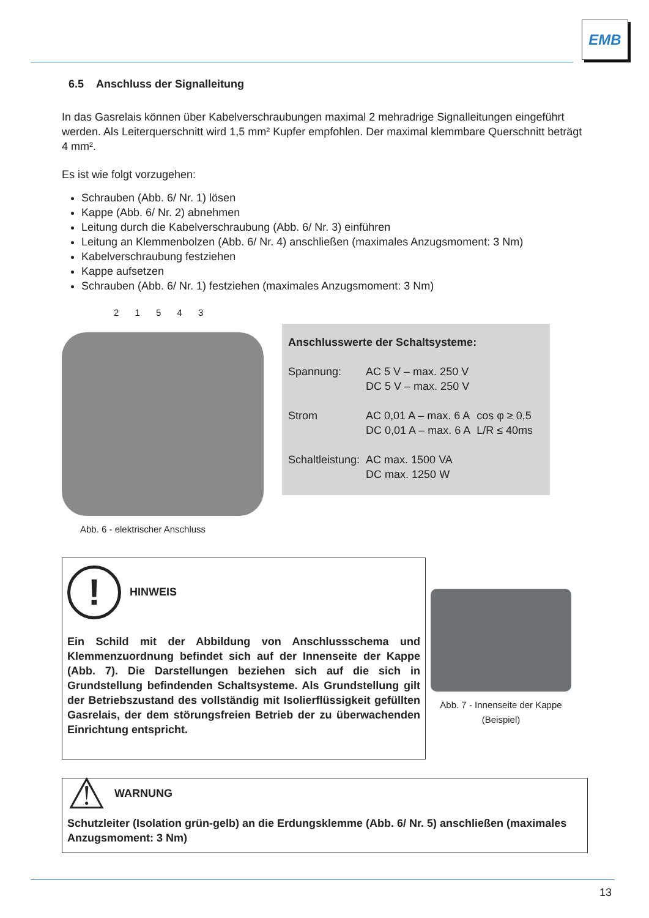EMB
6.5 Anschluss der Signalleitung
In das Gasrelais können über Kabelverschraubungen maximal 2 mehradrige Signalleitungen eingeführt werden. Als Leiterquerschnitt wird 1,5 mm² Kupfer empfohlen. Der maximal klemmbare Querschnitt beträgt 4 mm².
Es ist wie folgt vorzugehen:
Schrauben (Abb. 6/ Nr. 1) lösen
Kappe (Abb. 6/ Nr. 2) abnehmen
Leitung durch die Kabelverschraubung (Abb. 6/ Nr. 3) einführen
Leitung an Klemmenbolzen (Abb. 6/ Nr. 4) anschließen (maximales Anzugsmoment: 3 Nm)
Kabelverschraubung festziehen
Kappe aufsetzen
Schrauben (Abb. 6/ Nr. 1) festziehen (maximales Anzugsmoment: 3 Nm)
2 1 5 4 3
Abb. 6 - elektrischer Anschluss
Anschlusswerte der Schaltsysteme:
| Spannung: | AC 5 V – max. 250 V DC 5 V – max. 250 V | |
| Strom | AC 0,01 A – max. 6 A DC 0,01 A – max. 6 A | cos φ ≥ 0,5 L/R ≤ 40ms |
| Schaltleistung: | AC max. 1500 VA DC max. 1250 W | |
! HINWEIS
Ein Schild mit der Abbildung von Anschlussschema und Klemmenzuordnung befindet sich auf der Innenseite der Kappe (Abb. 7). Die Darstellungen beziehen sich auf die sich in Grundstellung befindenden Schaltsysteme. Als Grundstellung gilt der Betriebszustand des vollständig mit Isolierflüssigkeit gefüllten Gasrelais, der dem störungsfreien Betrieb der zu überwachenden Einrichtung entspricht.
Abb. 7 - Innenseite der Kappe
(Beispiel)
⚠ WARNUNG
Schutzleiter (Isolation grün-gelb) an die Erdungsklemme (Abb. 6/ Nr. 5) anschließen (maximales Anzugsmoment: 3 Nm)
13